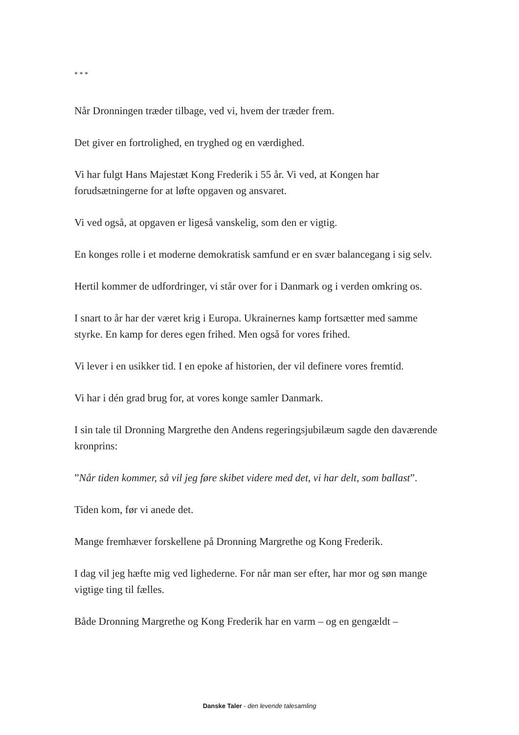* * *
Når Dronningen træder tilbage, ved vi, hvem der træder frem.
Det giver en fortrolighed, en tryghed og en værdighed.
Vi har fulgt Hans Majestæt Kong Frederik i 55 år. Vi ved, at Kongen har forudsætningerne for at løfte opgaven og ansvaret.
Vi ved også, at opgaven er ligeså vanskelig, som den er vigtig.
En konges rolle i et moderne demokratisk samfund er en svær balancegang i sig selv.
Hertil kommer de udfordringer, vi står over for i Danmark og i verden omkring os.
I snart to år har der været krig i Europa. Ukrainernes kamp fortsætter med samme styrke. En kamp for deres egen frihed. Men også for vores frihed.
Vi lever i en usikker tid. I en epoke af historien, der vil definere vores fremtid.
Vi har i dén grad brug for, at vores konge samler Danmark.
I sin tale til Dronning Margrethe den Andens regeringsjubilæum sagde den daværende kronprins:
”Når tiden kommer, så vil jeg føre skibet videre med det, vi har delt, som ballast”.
Tiden kom, før vi anede det.
Mange fremhæver forskellene på Dronning Margrethe og Kong Frederik.
I dag vil jeg hæfte mig ved lighederne. For når man ser efter, har mor og søn mange vigtige ting til fælles.
Både Dronning Margrethe og Kong Frederik har en varm – og en gengældt –
Danske Taler - den levende talesamling